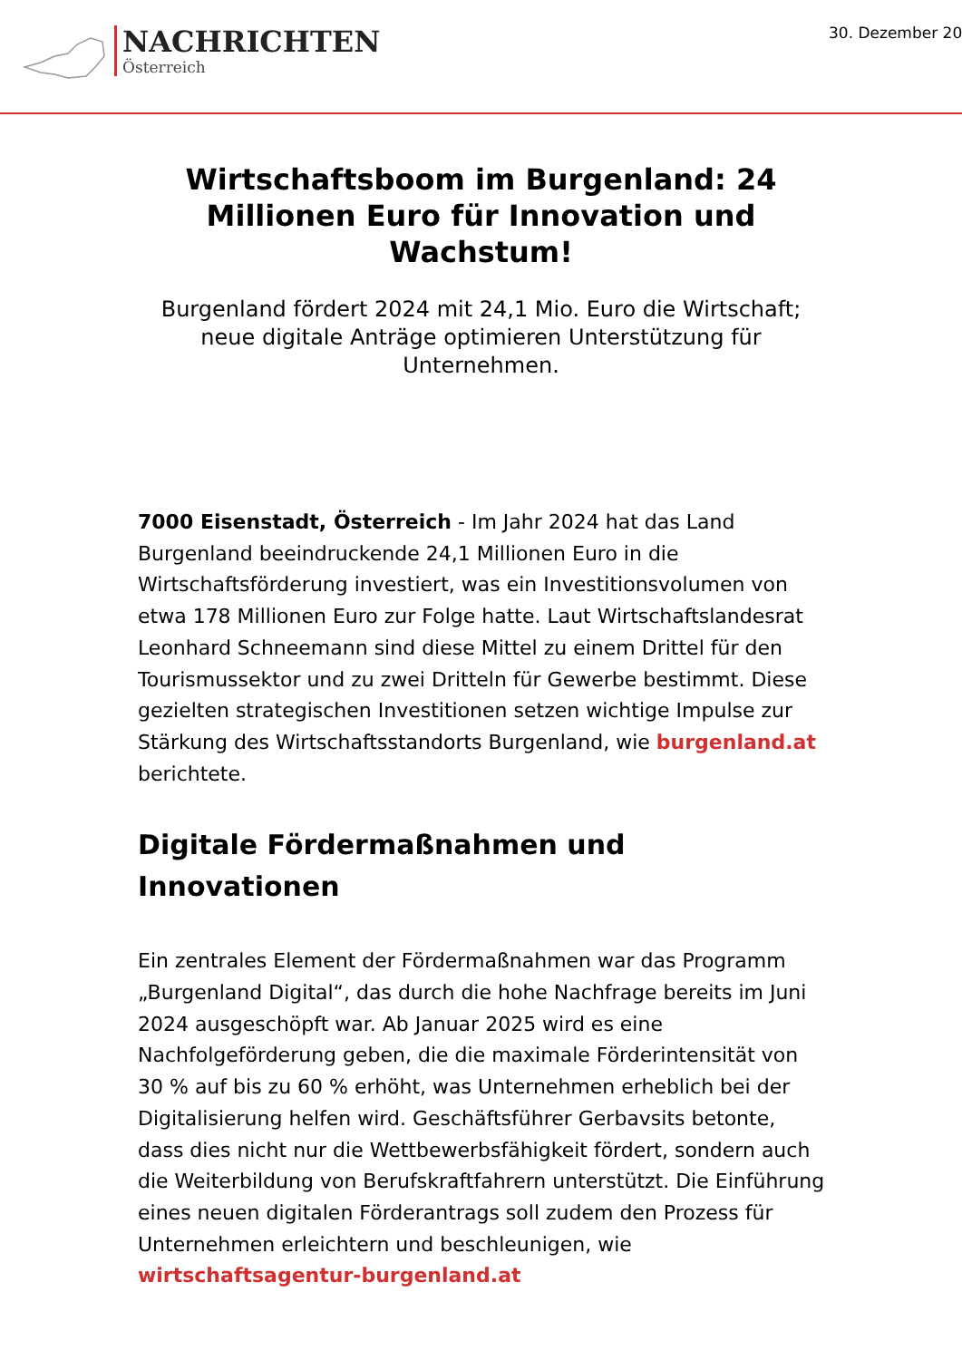NACHRICHTEN
Österreich
30. Dezember 20
Wirtschaftsboom im Burgenland: 24 Millionen Euro für Innovation und Wachstum!
Burgenland fördert 2024 mit 24,1 Mio. Euro die Wirtschaft; neue digitale Anträge optimieren Unterstützung für Unternehmen.
7000 Eisenstadt, Österreich - Im Jahr 2024 hat das Land Burgenland beeindruckende 24,1 Millionen Euro in die Wirtschaftsförderung investiert, was ein Investitionsvolumen von etwa 178 Millionen Euro zur Folge hatte. Laut Wirtschaftslandesrat Leonhard Schneemann sind diese Mittel zu einem Drittel für den Tourismussektor und zu zwei Dritteln für Gewerbe bestimmt. Diese gezielten strategischen Investitionen setzen wichtige Impulse zur Stärkung des Wirtschaftsstandorts Burgenland, wie burgenland.at berichtete.
Digitale Fördermaßnahmen und Innovationen
Ein zentrales Element der Fördermaßnahmen war das Programm „Burgenland Digital“, das durch die hohe Nachfrage bereits im Juni 2024 ausgeschöpft war. Ab Januar 2025 wird es eine Nachfolgeförderung geben, die die maximale Förderintensität von 30 % auf bis zu 60 % erhöht, was Unternehmen erheblich bei der Digitalisierung helfen wird. Geschäftsführer Gerbavsits betonte, dass dies nicht nur die Wettbewerbsfähigkeit fördert, sondern auch die Weiterbildung von Berufskraftfahrern unterstützt. Die Einführung eines neuen digitalen Förderantrags soll zudem den Prozess für Unternehmen erleichtern und beschleunigen, wie wirtschaftsagentur-burgenland.at